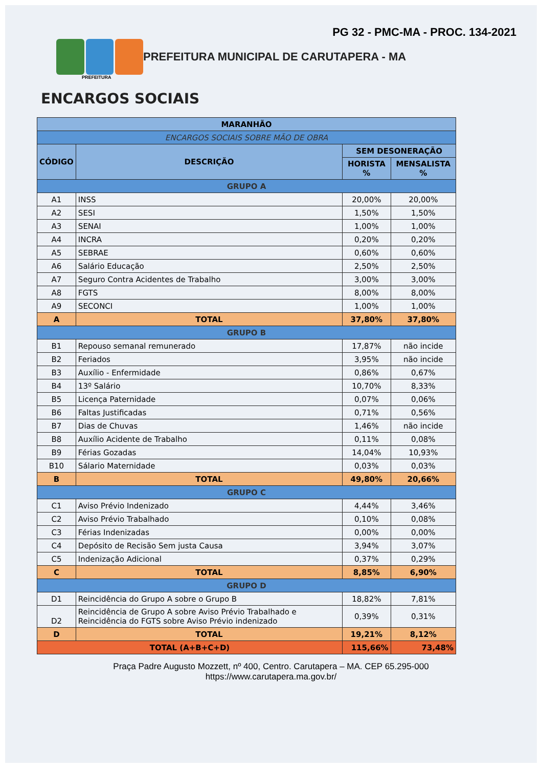PG 32 - PMC-MA - PROC. 134-2021
PREFEITURA MUNICIPAL DE CARUTAPERA - MA
PREFEITURA
ENCARGOS SOCIAIS
| MARANHÃO | | | |
| ENCARGOS SOCIAIS SOBRE MÃO DE OBRA | | | |
| CÓDIGO | DESCRIÇÃO | SEM DESONERAÇÃO | |
| | | HORISTA % | MENSALISTA % |
| GRUPO A | | | |
| A1 | INSS | 20,00% | 20,00% |
| A2 | SESI | 1,50% | 1,50% |
| A3 | SENAI | 1,00% | 1,00% |
| A4 | INCRA | 0,20% | 0,20% |
| A5 | SEBRAE | 0,60% | 0,60% |
| A6 | Salário Educação | 2,50% | 2,50% |
| A7 | Seguro Contra Acidentes de Trabalho | 3,00% | 3,00% |
| A8 | FGTS | 8,00% | 8,00% |
| A9 | SECONCI | 1,00% | 1,00% |
| A | TOTAL | 37,80% | 37,80% |
| GRUPO B | | | |
| B1 | Repouso semanal remunerado | 17,87% | não incide |
| B2 | Feriados | 3,95% | não incide |
| B3 | Auxílio - Enfermidade | 0,86% | 0,67% |
| B4 | 13º Salário | 10,70% | 8,33% |
| B5 | Licença Paternidade | 0,07% | 0,06% |
| B6 | Faltas Justificadas | 0,71% | 0,56% |
| B7 | Dias de Chuvas | 1,46% | não incide |
| B8 | Auxílio Acidente de Trabalho | 0,11% | 0,08% |
| B9 | Férias Gozadas | 14,04% | 10,93% |
| B10 | Sálario Maternidade | 0,03% | 0,03% |
| B | TOTAL | 49,80% | 20,66% |
| GRUPO C | | | |
| C1 | Aviso Prévio Indenizado | 4,44% | 3,46% |
| C2 | Aviso Prévio Trabalhado | 0,10% | 0,08% |
| C3 | Férias Indenizadas | 0,00% | 0,00% |
| C4 | Depósito de Recisão Sem justa Causa | 3,94% | 3,07% |
| C5 | Indenização Adicional | 0,37% | 0,29% |
| C | TOTAL | 8,85% | 6,90% |
| GRUPO D | | | |
| D1 | Reincidência do Grupo A sobre o Grupo B | 18,82% | 7,81% |
| D2 | Reincidência de Grupo A sobre Aviso Prévio Trabalhado e Reincidência do FGTS sobre Aviso Prévio indenizado | 0,39% | 0,31% |
| D | TOTAL | 19,21% | 8,12% |
| TOTAL (A+B+C+D) | | 115,66% | 73,48% |
Praça Padre Augusto Mozzett, nº 400, Centro. Carutapera – MA. CEP 65.295-000
https://www.carutapera.ma.gov.br/